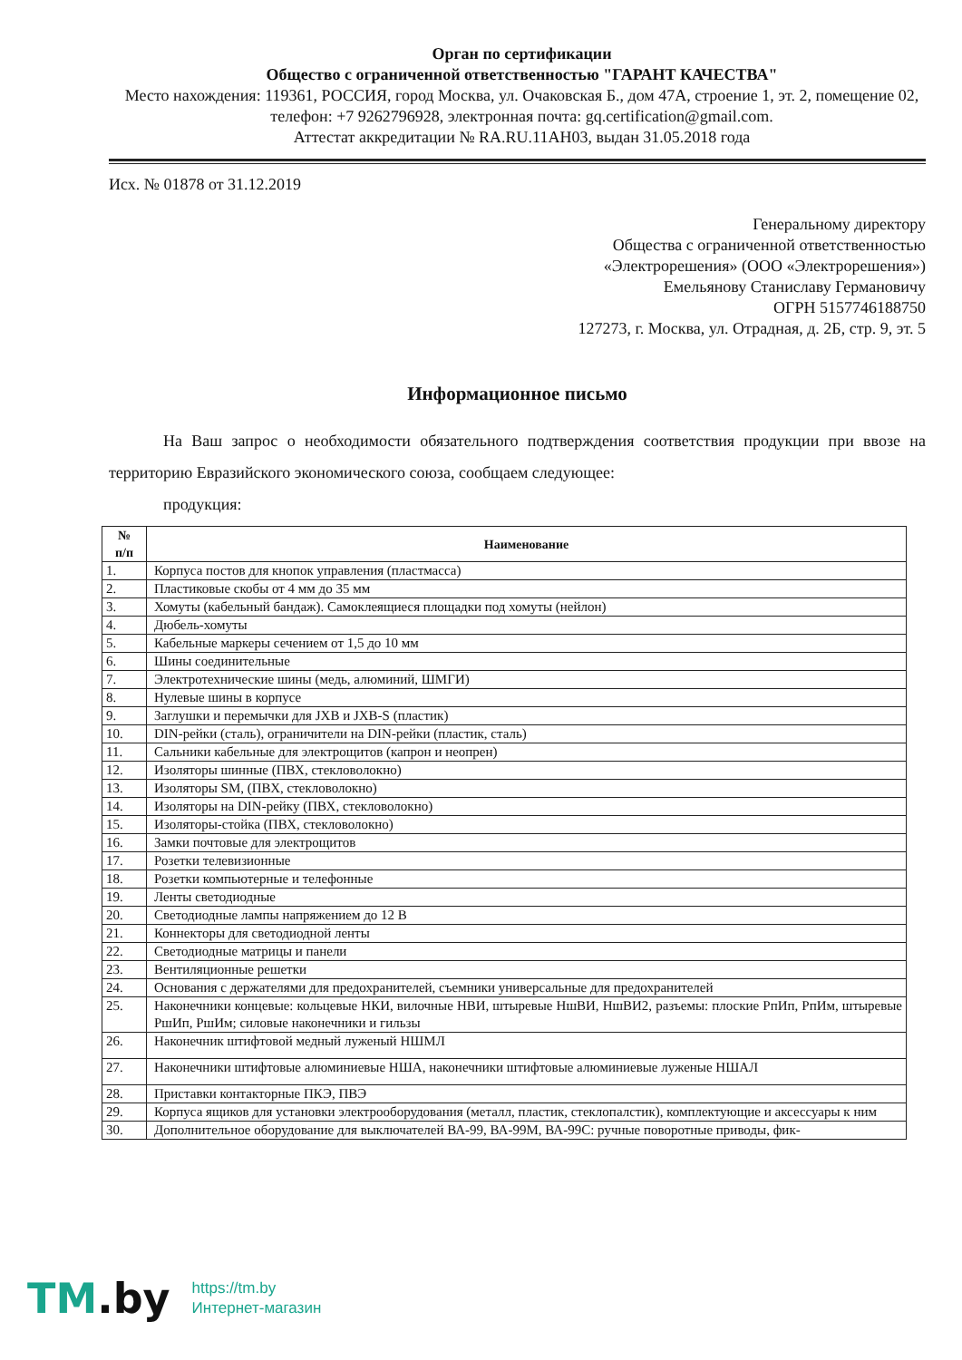Орган по сертификации
Общество с ограниченной ответственностью "ГАРАНТ КАЧЕСТВА"
Место нахождения: 119361, РОССИЯ, город Москва, ул. Очаковская Б., дом 47А, строение 1, эт. 2, помещение 02,
телефон: +7 9262796928, электронная почта: gq.certification@gmail.com.
Аттестат аккредитации № RA.RU.11АН03, выдан 31.05.2018 года
Исх. № 01878 от 31.12.2019
Генеральному директору
Общества с ограниченной ответственностью
«Электрорешения» (ООО «Электрорешения»)
Емельянову Станиславу Германовичу
ОГРН 5157746188750
127273, г. Москва, ул. Отрадная, д. 2Б, стр. 9, эт. 5
Информационное письмо
На Ваш запрос о необходимости обязательного подтверждения соответствия продукции при ввозе на территорию Евразийского экономического союза, сообщаем следующее:
продукция:
| № п/п | Наименование |
| --- | --- |
| 1. | Корпуса постов для кнопок управления (пластмасса) |
| 2. | Пластиковые скобы от 4 мм до 35 мм |
| 3. | Хомуты (кабельный бандаж). Самоклеящиеся площадки под хомуты (нейлон) |
| 4. | Дюбель-хомуты |
| 5. | Кабельные маркеры сечением от 1,5 до 10 мм |
| 6. | Шины соединительные |
| 7. | Электротехнические шины (медь, алюминий, ШМГИ) |
| 8. | Нулевые шины в корпусе |
| 9. | Заглушки и перемычки для JXB и JXB-S (пластик) |
| 10. | DIN-рейки (сталь), ограничители на DIN-рейки (пластик, сталь) |
| 11. | Сальники кабельные для электрощитов (капрон и неопрен) |
| 12. | Изоляторы шинные (ПВХ, стекловолокно) |
| 13. | Изоляторы SM, (ПВХ, стекловолокно) |
| 14. | Изоляторы на DIN-рейку (ПВХ, стекловолокно) |
| 15. | Изоляторы-стойка (ПВХ, стекловолокно) |
| 16. | Замки почтовые для электрощитов |
| 17. | Розетки телевизионные |
| 18. | Розетки компьютерные и телефонные |
| 19. | Ленты светодиодные |
| 20. | Светодиодные лампы напряжением до 12 В |
| 21. | Коннекторы для светодиодной ленты |
| 22. | Светодиодные матрицы и панели |
| 23. | Вентиляционные решетки |
| 24. | Основания с держателями для предохранителей, съемники универсальные для предохранителей |
| 25. | Наконечники концевые: кольцевые НКИ, вилочные НВИ, штыревые НшВИ, НшВИ2, разъемы: плоские РпИп, РпИм, штыревые РшИп, РшИм; силовые наконечники и гильзы |
| 26. | Наконечник штифтовой медный луженый НШМЛ |
| 27. | Наконечники штифтовые алюминиевые НША, наконечники штифтовые алюминиевые луженые НШАЛ |
| 28. | Приставки контакторные ПКЭ, ПВЭ |
| 29. | Корпуса ящиков для установки электрооборудования (металл, пластик, стеклопалстик), комплектующие и аксессуары к ним |
| 30. | Дополнительное оборудование для выключателей ВА-99, ВА-99М, ВА-99С: ручные поворотные приводы, фик- |
TM.by
https://tm.by
Интернет-магазин